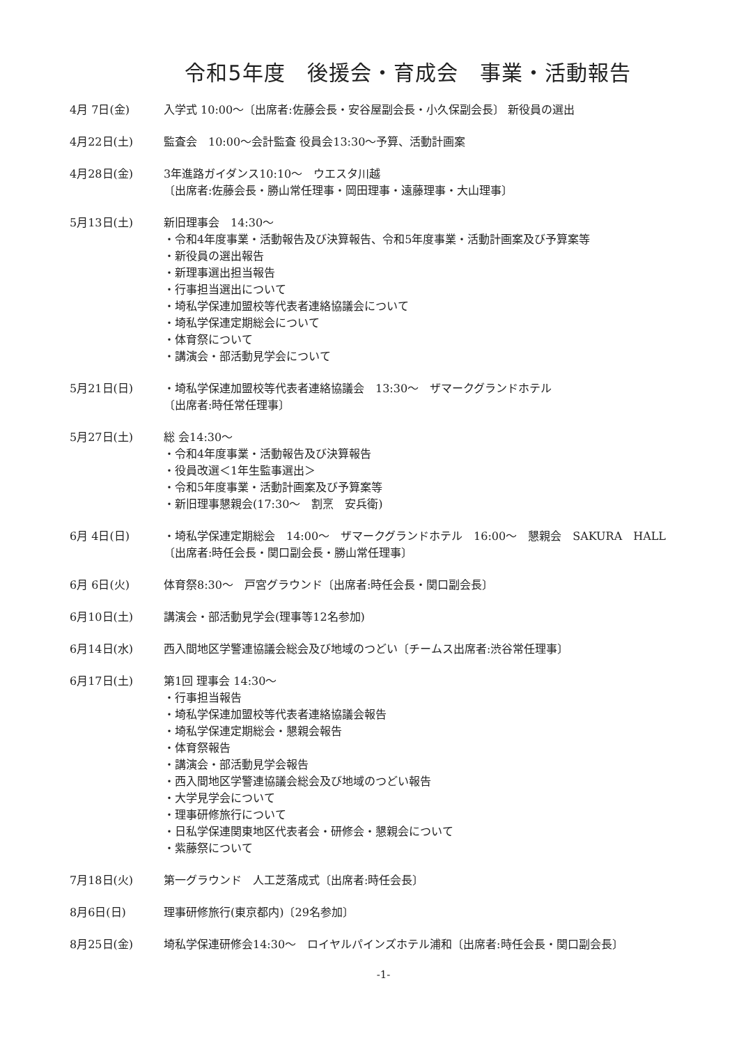令和5年度　後援会・育成会　事業・活動報告
4月 7日(金) 入学式 10:00～〔出席者:佐藤会長・安谷屋副会長・小久保副会長〕 新役員の選出
4月22日(土) 監査会　10:00～会計監査 役員会13:30～予算、活動計画案
4月28日(金) 3年進路ガイダンス10:10～　ウエスタ川越
〔出席者:佐藤会長・勝山常任理事・岡田理事・遠藤理事・大山理事〕
5月13日(土) 新旧理事会　14:30～
・令和4年度事業・活動報告及び決算報告、令和5年度事業・活動計画案及び予算案等
・新役員の選出報告
・新理事選出担当報告
・行事担当選出について
・埼私学保連加盟校等代表者連絡協議会について
・埼私学保連定期総会について
・体育祭について
・講演会・部活動見学会について
5月21日(日) ・埼私学保連加盟校等代表者連絡協議会　13:30～　ザマークグランドホテル
〔出席者:時任常任理事〕
5月27日(土) 総 会14:30～
・令和4年度事業・活動報告及び決算報告
・役員改選＜1年生監事選出＞
・令和5年度事業・活動計画案及び予算案等
・新旧理事懇親会(17:30～　割烹　安兵衛)
6月 4日(日) ・埼私学保連定期総会　14:00～　ザマークグランドホテル　16:00～　懇親会　SAKURA　HALL
〔出席者:時任会長・関口副会長・勝山常任理事〕
6月 6日(火) 体育祭8:30～　戸宮グラウンド〔出席者:時任会長・関口副会長〕
6月10日(土) 講演会・部活動見学会(理事等12名参加)
6月14日(水) 西入間地区学警連協議会総会及び地域のつどい〔チームス出席者:渋谷常任理事〕
6月17日(土) 第1回 理事会 14:30～
・行事担当報告
・埼私学保連加盟校等代表者連絡協議会報告
・埼私学保連定期総会・懇親会報告
・体育祭報告
・講演会・部活動見学会報告
・西入間地区学警連協議会総会及び地域のつどい報告
・大学見学会について
・理事研修旅行について
・日私学保連関東地区代表者会・研修会・懇親会について
・紫藤祭について
7月18日(火) 第一グラウンド　人工芝落成式〔出席者:時任会長〕
8月6日(日) 理事研修旅行(東京都内)〔29名参加〕
8月25日(金) 埼私学保連研修会14:30～　ロイヤルパインズホテル浦和〔出席者:時任会長・関口副会長〕
-1-